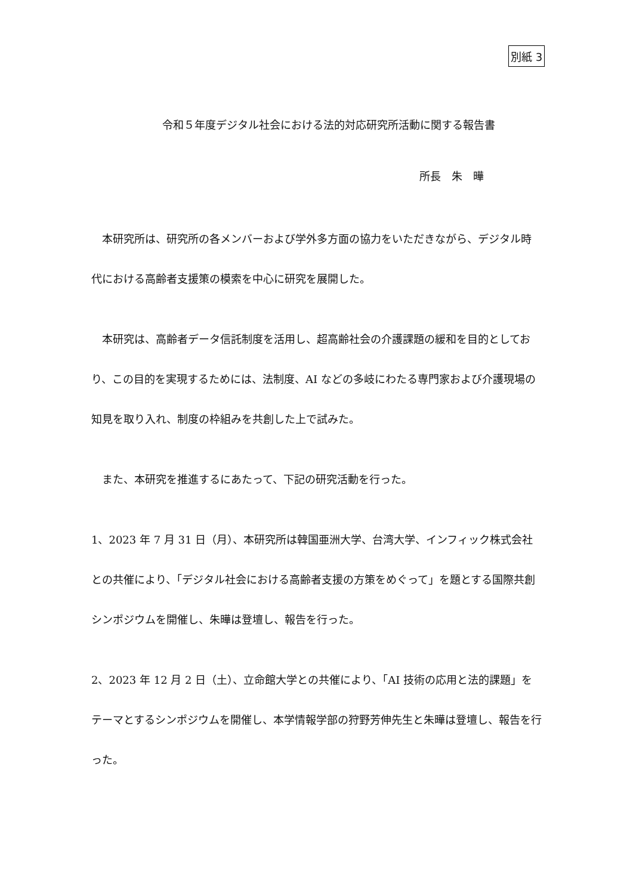別紙 3
令和５年度デジタル社会における法的対応研究所活動に関する報告書
所長　朱　曄
　本研究所は、研究所の各メンバーおよび学外多方面の協力をいただきながら、デジタル時代における高齢者支援策の模索を中心に研究を展開した。
　本研究は、高齢者データ信託制度を活用し、超高齢社会の介護課題の緩和を目的としており、この目的を実現するためには、法制度、AI などの多岐にわたる専門家および介護現場の知見を取り入れ、制度の枠組みを共創した上で試みた。
　また、本研究を推進するにあたって、下記の研究活動を行った。
1、2023 年 7 月 31 日（月）、本研究所は韓国亜洲大学、台湾大学、インフィック株式会社との共催により、「デジタル社会における高齢者支援の方策をめぐって」を題とする国際共創シンポジウムを開催し、朱曄は登壇し、報告を行った。
2、2023 年 12 月 2 日（土）、立命館大学との共催により、「AI 技術の応用と法的課題」をテーマとするシンポジウムを開催し、本学情報学部の狩野芳伸先生と朱曄は登壇し、報告を行った。